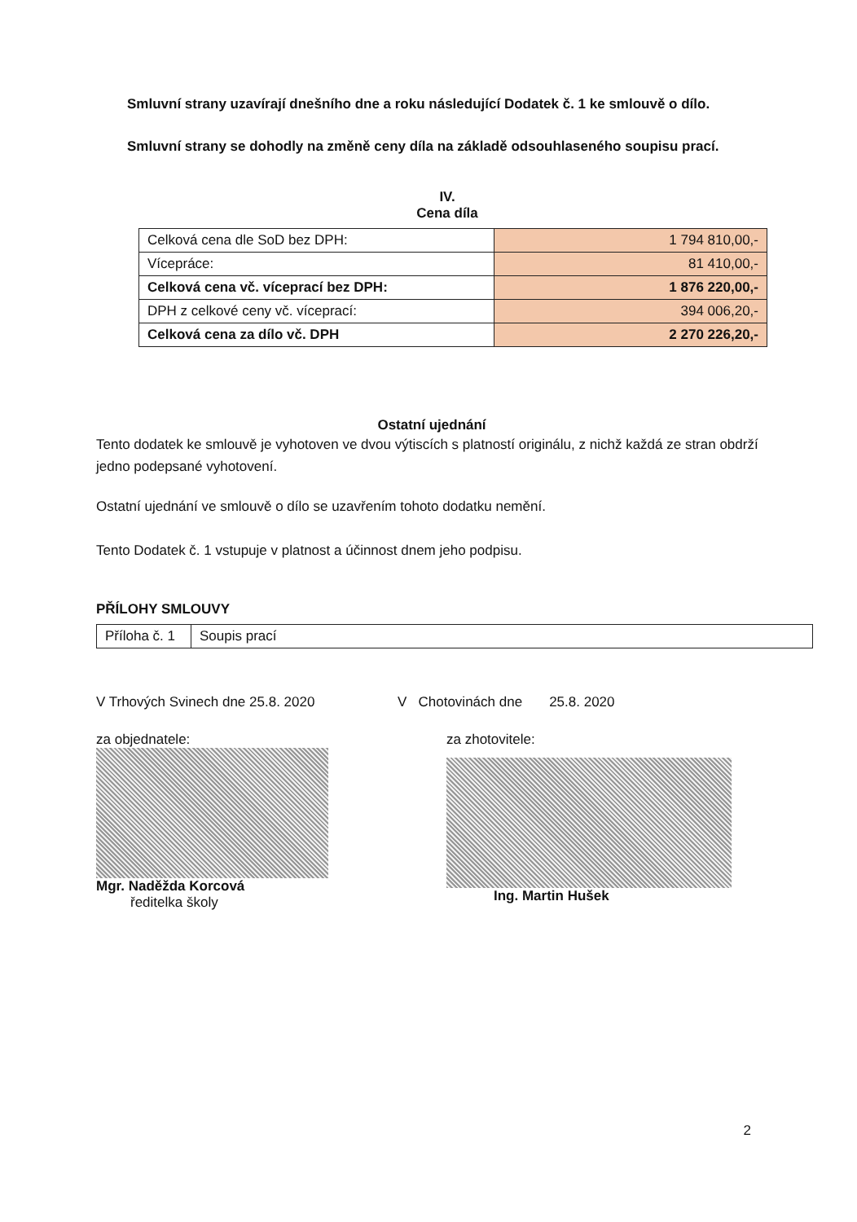Smluvní strany uzavírají dnešního dne a roku následující Dodatek č. 1 ke smlouvě o dílo.
Smluvní strany se dohodly na změně ceny díla na základě odsouhlaseného soupisu prací.
IV.
Cena díla
| Celková cena dle SoD bez DPH: | 1 794 810,00,- |
| Vícepráce: | 81 410,00,- |
| Celková cena vč. víceprací bez DPH: | 1 876 220,00,- |
| DPH z celkové ceny vč. víceprací: | 394 006,20,- |
| Celková cena za dílo vč. DPH | 2 270 226,20,- |
Ostatní ujednání
Tento dodatek ke smlouvě je vyhotoven ve dvou výtiscích s platností originálu, z nichž každá ze stran obdrží jedno podepsané vyhotovení.
Ostatní ujednání ve smlouvě o dílo se uzavřením tohoto dodatku nemění.
Tento Dodatek č. 1 vstupuje v platnost a účinnost dnem jeho podpisu.
PŘÍLOHY SMLOUVY
| Příloha č. 1 | Soupis prací |
V Trhových Svinech dne 25.8. 2020 V Chotovinách dne 25.8. 2020
za objednatele:
Mgr. Naděžda Korcová
ředitelka školy
za zhotovitele:
Ing. Martin Hušek
2